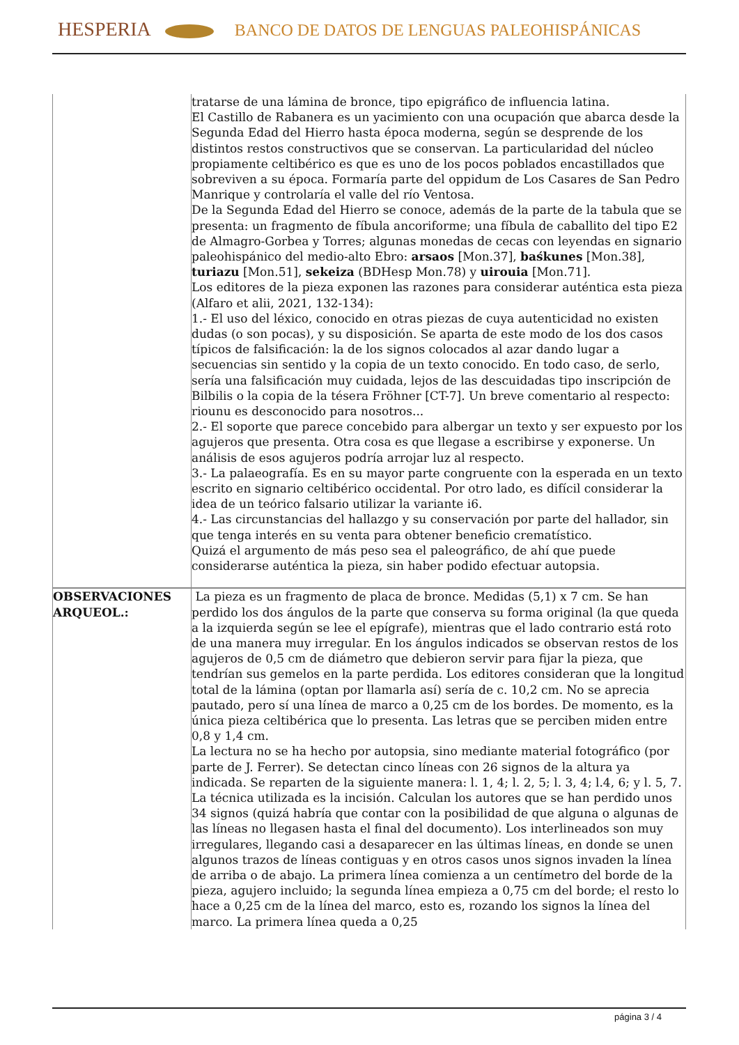HESPERIA BANCO DE DATOS DE LENGUAS PALEOHISPÁNICAS
| | tratarse de una lámina de bronce, tipo epigráfico de influencia latina. El Castillo de Rabanera es un yacimiento con una ocupación que abarca desde la Segunda Edad del Hierro hasta época moderna, según se desprende de los distintos restos constructivos que se conservan. La particularidad del núcleo propiamente celtibérico es que es uno de los pocos poblados encastillados que sobreviven a su época. Formaría parte del oppidum de Los Casares de San Pedro Manrique y controlaría el valle del río Ventosa. De la Segunda Edad del Hierro se conoce, además de la parte de la tabula que se presenta: un fragmento de fíbula ancoriforme; una fíbula de caballito del tipo E2 de Almagro-Gorbea y Torres; algunas monedas de cecas con leyendas en signario paleohispánico del medio-alto Ebro: arsaos [Mon.37], baśkunes [Mon.38], turiazu [Mon.51], sekeiza (BDHesp Mon.78) y uirouia [Mon.71]. Los editores de la pieza exponen las razones para considerar auténtica esta pieza (Alfaro et alii, 2021, 132-134): 1.- El uso del léxico, conocido en otras piezas de cuya autenticidad no existen dudas (o son pocas), y su disposición. Se aparta de este modo de los dos casos típicos de falsificación: la de los signos colocados al azar dando lugar a secuencias sin sentido y la copia de un texto conocido. En todo caso, de serlo, sería una falsificación muy cuidada, lejos de las descuidadas tipo inscripción de Bilbilis o la copia de la tésera Fröhner [CT-7]. Un breve comentario al respecto: riounu es desconocido para nosotros... 2.- El soporte que parece concebido para albergar un texto y ser expuesto por los agujeros que presenta. Otra cosa es que llegase a escribirse y exponerse. Un análisis de esos agujeros podría arrojar luz al respecto. 3.- La palaeografía. Es en su mayor parte congruente con la esperada en un texto escrito en signario celtibérico occidental. Por otro lado, es difícil considerar la idea de un teórico falsario utilizar la variante i6. 4.- Las circunstancias del hallazgo y su conservación por parte del hallador, sin que tenga interés en su venta para obtener beneficio crematístico. Quizá el argumento de más peso sea el paleográfico, de ahí que puede considerarse auténtica la pieza, sin haber podido efectuar autopsia. |
| OBSERVACIONES ARQUEOL.: | La pieza es un fragmento de placa de bronce. Medidas (5,1) x 7 cm. Se han perdido los dos ángulos de la parte que conserva su forma original (la que queda a la izquierda según se lee el epígrafe), mientras que el lado contrario está roto de una manera muy irregular. En los ángulos indicados se observan restos de los agujeros de 0,5 cm de diámetro que debieron servir para fijar la pieza, que tendrían sus gemelos en la parte perdida. Los editores consideran que la longitud total de la lámina (optan por llamarla así) sería de c. 10,2 cm. No se aprecia pautado, pero sí una línea de marco a 0,25 cm de los bordes. De momento, es la única pieza celtibérica que lo presenta. Las letras que se perciben miden entre 0,8 y 1,4 cm. La lectura no se ha hecho por autopsia, sino mediante material fotográfico (por parte de J. Ferrer). Se detectan cinco líneas con 26 signos de la altura ya indicada. Se reparten de la siguiente manera: l. 1, 4; l. 2, 5; l. 3, 4; l.4, 6; y l. 5, 7. La técnica utilizada es la incisión. Calculan los autores que se han perdido unos 34 signos (quizá habría que contar con la posibilidad de que alguna o algunas de las líneas no llegasen hasta el final del documento). Los interlineados son muy irregulares, llegando casi a desaparecer en las últimas líneas, en donde se unen algunos trazos de líneas contiguas y en otros casos unos signos invaden la línea de arriba o de abajo. La primera línea comienza a un centímetro del borde de la pieza, agujero incluido; la segunda línea empieza a 0,75 cm del borde; el resto lo hace a 0,25 cm de la línea del marco, esto es, rozando los signos la línea del marco. La primera línea queda a 0,25 |
página 3 / 4